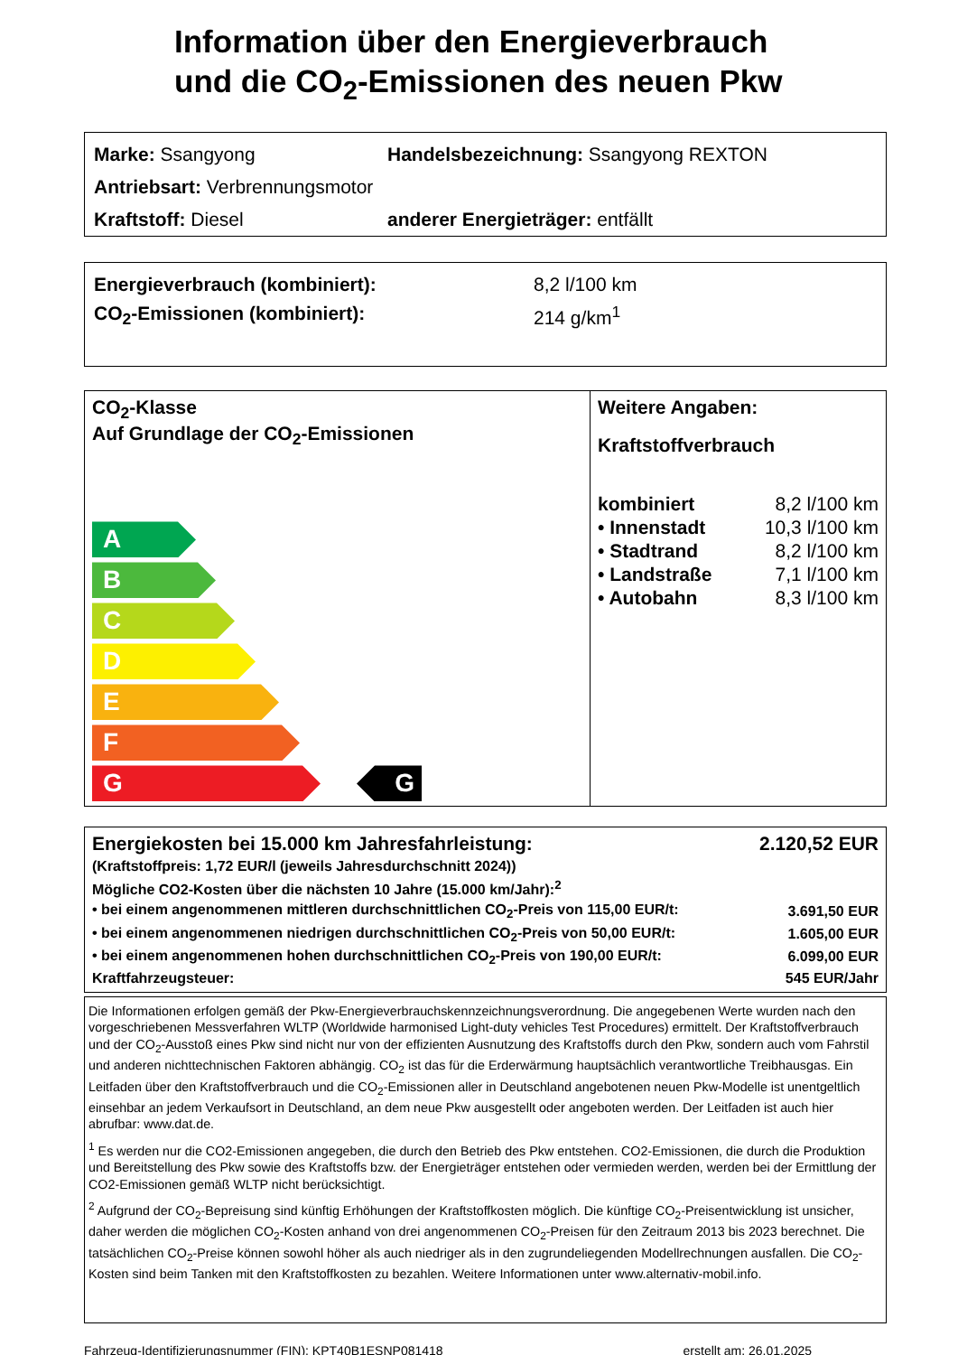Information über den Energieverbrauch
und die CO<sub>2</sub>-Emissionen des neuen Pkw
Marke: Ssangyong Handelsbezeichnung: Ssangyong REXTON
Antriebsart: Verbrennungsmotor
Kraftstoff: Diesel anderer Energieträger: entfällt
Energieverbrauch (kombiniert): 8,2 l/100 km
CO<sub>2</sub>-Emissionen (kombiniert): 214 g/km<sup>1</sup>
CO<sub>2</sub>-Klasse
Auf Grundlage der CO<sub>2</sub>-Emissionen
A
B
C
D
E
F
G G
Weitere Angaben:
Kraftstoffverbrauch
| kombiniert | 8,2 l/100 km |
| • Innenstadt | 10,3 l/100 km |
| • Stadtrand | 8,2 l/100 km |
| • Landstraße | 7,1 l/100 km |
| • Autobahn | 8,3 l/100 km |
| Energiekosten bei 15.000 km Jahresfahrleistung: | 2.120,52 EUR |
| (Kraftstoffpreis: 1,72 EUR/l (jeweils Jahresdurchschnitt 2024)) | |
| Mögliche CO2-Kosten über die nächsten 10 Jahre (15.000 km/Jahr):<sup>2</sup> | |
| • bei einem angenommenen mittleren durchschnittlichen CO<sub>2</sub>-Preis von 115,00 EUR/t: | 3.691,50 EUR |
| • bei einem angenommenen niedrigen durchschnittlichen CO<sub>2</sub>-Preis von 50,00 EUR/t: | 1.605,00 EUR |
| • bei einem angenommenen hohen durchschnittlichen CO<sub>2</sub>-Preis von 190,00 EUR/t: | 6.099,00 EUR |
| Kraftfahrzeugsteuer: | 545 EUR/Jahr |
Die Informationen erfolgen gemäß der Pkw-Energieverbrauchskennzeichnungsverordnung. Die angegebenen Werte wurden nach den vorgeschriebenen Messverfahren WLTP (Worldwide harmonised Light-duty vehicles Test Procedures) ermittelt. Der Kraftstoffverbrauch und der CO<sub>2</sub>-Ausstoß eines Pkw sind nicht nur von der effizienten Ausnutzung des Kraftstoffs durch den Pkw, sondern auch vom Fahrstil und anderen nichttechnischen Faktoren abhängig. CO<sub>2</sub> ist das für die Erderwärmung hauptsächlich verantwortliche Treibhausgas. Ein Leitfaden über den Kraftstoffverbrauch und die CO<sub>2</sub>-Emissionen aller in Deutschland angebotenen neuen Pkw-Modelle ist unentgeltlich einsehbar an jedem Verkaufsort in Deutschland, an dem neue Pkw ausgestellt oder angeboten werden. Der Leitfaden ist auch hier abrufbar: www.dat.de.
<sup>1</sup> Es werden nur die CO2-Emissionen angegeben, die durch den Betrieb des Pkw entstehen. CO2-Emissionen, die durch die Produktion und Bereitstellung des Pkw sowie des Kraftstoffs bzw. der Energieträger entstehen oder vermieden werden, werden bei der Ermittlung der CO2-Emissionen gemäß WLTP nicht berücksichtigt.
<sup>2</sup> Aufgrund der CO<sub>2</sub>-Bepreisung sind künftig Erhöhungen der Kraftstoffkosten möglich. Die künftige CO<sub>2</sub>-Preisentwicklung ist unsicher, daher werden die möglichen CO<sub>2</sub>-Kosten anhand von drei angenommenen CO<sub>2</sub>-Preisen für den Zeitraum 2013 bis 2023 berechnet. Die tatsächlichen CO<sub>2</sub>-Preise können sowohl höher als auch niedriger als in den zugrundeliegenden Modellrechnungen ausfallen. Die CO<sub>2</sub>-Kosten sind beim Tanken mit den Kraftstoffkosten zu bezahlen. Weitere Informationen unter www.alternativ-mobil.info.
Fahrzeug-Identifizierungsnummer (FIN): KPT40B1ESNP081418 erstellt am: 26.01.2025